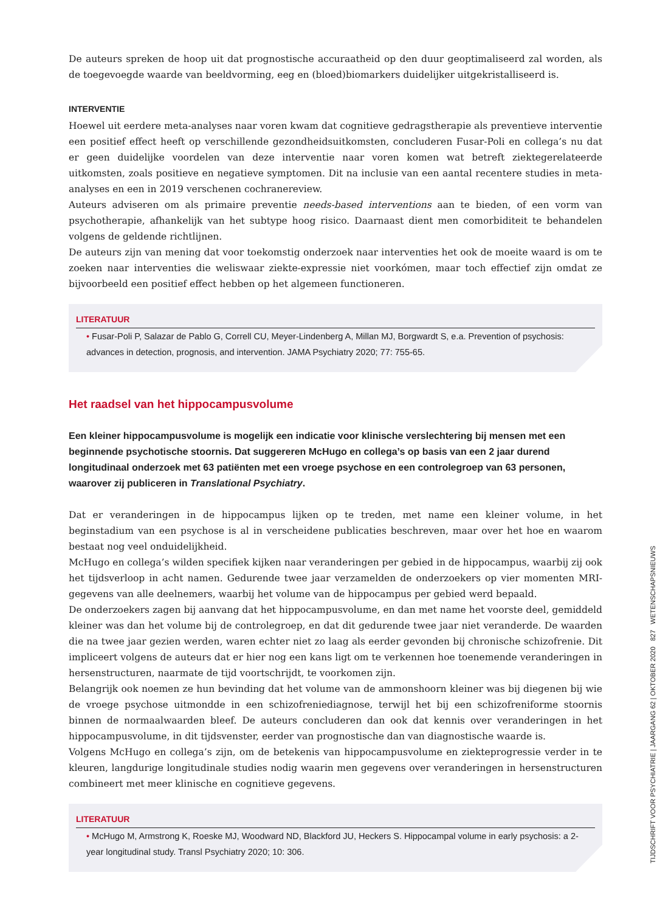De auteurs spreken de hoop uit dat prognostische accuraatheid op den duur geoptimaliseerd zal worden, als de toegevoegde waarde van beeldvorming, eeg en (bloed)biomarkers duidelijker uitgekristalliseerd is.
INTERVENTIE
Hoewel uit eerdere meta-analyses naar voren kwam dat cognitieve gedragstherapie als preventieve interventie een positief effect heeft op verschillende gezondheidsuitkomsten, concluderen Fusar-Poli en collega’s nu dat er geen duidelijke voordelen van deze interventie naar voren komen wat betreft ziektegerelateerde uitkomsten, zoals positieve en negatieve symptomen. Dit na inclusie van een aantal recentere studies in meta-analyses en een in 2019 verschenen cochranereview.
Auteurs adviseren om als primaire preventie needs-based interventions aan te bieden, of een vorm van psychotherapie, afhankelijk van het subtype hoog risico. Daarnaast dient men comorbiditeit te behandelen volgens de geldende richtlijnen.
De auteurs zijn van mening dat voor toekomstig onderzoek naar interventies het ook de moeite waard is om te zoeken naar interventies die weliswaar ziekte-expressie niet voorkómen, maar toch effectief zijn omdat ze bijvoorbeeld een positief effect hebben op het algemeen functioneren.
LITERATUUR
• Fusar-Poli P, Salazar de Pablo G, Correll CU, Meyer-Lindenberg A, Millan MJ, Borgwardt S, e.a. Prevention of psychosis: advances in detection, prognosis, and intervention. JAMA Psychiatry 2020; 77: 755-65.
Het raadsel van het hippocampusvolume
Een kleiner hippocampusvolume is mogelijk een indicatie voor klinische verslechtering bij mensen met een beginnende psychotische stoornis. Dat suggereren McHugo en collega’s op basis van een 2 jaar durend longitudinaal onderzoek met 63 patiënten met een vroege psychose en een controlegroep van 63 personen, waarover zij publiceren in Translational Psychiatry.
Dat er veranderingen in de hippocampus lijken op te treden, met name een kleiner volume, in het beginstadium van een psychose is al in verscheidene publicaties beschreven, maar over het hoe en waarom bestaat nog veel onduidelijkheid.
McHugo en collega’s wilden specifiek kijken naar veranderingen per gebied in de hippocampus, waarbij zij ook het tijdsverloop in acht namen. Gedurende twee jaar verzamelden de onderzoekers op vier momenten MRI-gegevens van alle deelnemers, waarbij het volume van de hippocampus per gebied werd bepaald.
De onderzoekers zagen bij aanvang dat het hippocampusvolume, en dan met name het voorste deel, gemiddeld kleiner was dan het volume bij de controlegroep, en dat dit gedurende twee jaar niet veranderde. De waarden die na twee jaar gezien werden, waren echter niet zo laag als eerder gevonden bij chronische schizofrenie. Dit impliceert volgens de auteurs dat er hier nog een kans ligt om te verkennen hoe toenemende veranderingen in hersenstructuren, naarmate de tijd voortschrijdt, te voorkomen zijn.
Belangrijk ook noemen ze hun bevinding dat het volume van de ammonshoorn kleiner was bij diegenen bij wie de vroege psychose uitmondde in een schizofreniediagnose, terwijl het bij een schizofreniforme stoornis binnen de normaalwaarden bleef. De auteurs concluderen dan ook dat kennis over veranderingen in het hippocampusvolume, in dit tijdsvenster, eerder van prognostische dan van diagnostische waarde is.
Volgens McHugo en collega’s zijn, om de betekenis van hippocampusvolume en ziekteprogressie verder in te kleuren, langdurige longitudinale studies nodig waarin men gegevens over veranderingen in hersenstructuren combineert met meer klinische en cognitieve gegevens.
LITERATUUR
• McHugo M, Armstrong K, Roeske MJ, Woodward ND, Blackford JU, Heckers S. Hippocampal volume in early psychosis: a 2-year longitudinal study. Transl Psychiatry 2020; 10: 306.
TIJDSCHRIFT VOOR PSYCHIATRIE | JAARGANG 62 | OKTOBER 2020 827 WETENSCHAPSNIEUWS